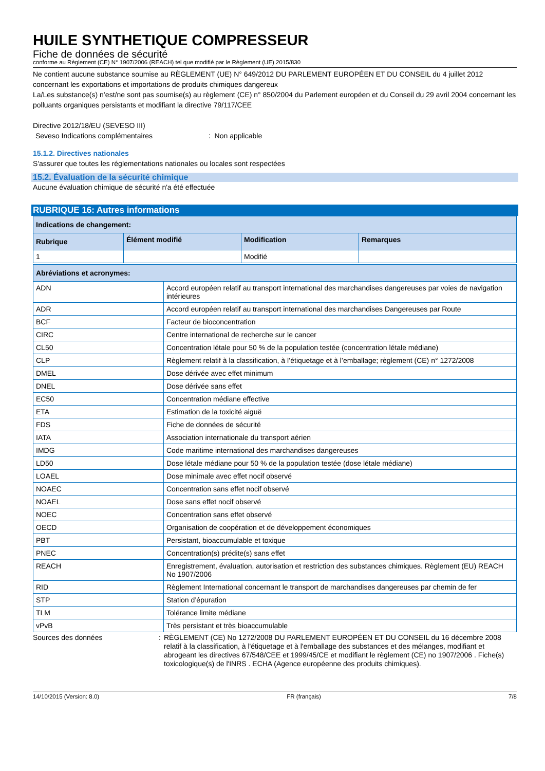HUILE SYNTHETIQUE COMPRESSEUR
Fiche de données de sécurité
conforme au Règlement (CE) N° 1907/2006 (REACH) tel que modifié par le Règlement (UE) 2015/830
Ne contient aucune substance soumise au RÈGLEMENT (UE) N° 649/2012 DU PARLEMENT EUROPÉEN ET DU CONSEIL du 4 juillet 2012 concernant les exportations et importations de produits chimiques dangereux
La/Les substance(s) n’est/ne sont pas soumise(s) au règlement (CE) n° 850/2004 du Parlement européen et du Conseil du 29 avril 2004 concernant les polluants organiques persistants et modifiant la directive 79/117/CEE
Directive 2012/18/EU (SEVESO III)
Seveso Indications complémentaires : Non applicable
15.1.2. Directives nationales
S'assurer que toutes les réglementations nationales ou locales sont respectées
15.2. Évaluation de la sécurité chimique
Aucune évaluation chimique de sécurité n'a été effectuée
RUBRIQUE 16: Autres informations
| Indications de changement: | | | |
| --- | --- | --- | --- |
| Rubrique | Élément modifié | Modification | Remarques |
| 1 | | Modifié | |
| Abréviations et acronymes: | |
| --- | --- |
| ADN | Accord européen relatif au transport international des marchandises dangereuses par voies de navigation intérieures |
| ADR | Accord européen relatif au transport international des marchandises Dangereuses par Route |
| BCF | Facteur de bioconcentration |
| CIRC | Centre international de recherche sur le cancer |
| CL50 | Concentration létale pour 50 % de la population testée (concentration létale médiane) |
| CLP | Règlement relatif à la classification, à l’étiquetage et à l’emballage; règlement (CE) n° 1272/2008 |
| DMEL | Dose dérivée avec effet minimum |
| DNEL | Dose dérivée sans effet |
| EC50 | Concentration médiane effective |
| ETA | Estimation de la toxicité aiguë |
| FDS | Fiche de données de sécurité |
| IATA | Association internationale du transport aérien |
| IMDG | Code maritime international des marchandises dangereuses |
| LD50 | Dose létale médiane pour 50 % de la population testée (dose létale médiane) |
| LOAEL | Dose minimale avec effet nocif observé |
| NOAEC | Concentration sans effet nocif observé |
| NOAEL | Dose sans effet nocif observé |
| NOEC | Concentration sans effet observé |
| OECD | Organisation de coopération et de développement économiques |
| PBT | Persistant, bioaccumulable et toxique |
| PNEC | Concentration(s) prédite(s) sans effet |
| REACH | Enregistrement, évaluation, autorisation et restriction des substances chimiques. Règlement (EU) REACH No 1907/2006 |
| RID | Règlement International concernant le transport de marchandises dangereuses par chemin de fer |
| STP | Station d’épuration |
| TLM | Tolérance limite médiane |
| vPvB | Très persistant et très bioaccumulable |
Sources des données : RÈGLEMENT (CE) No 1272/2008 DU PARLEMENT EUROPÉEN ET DU CONSEIL du 16 décembre 2008 relatif à la classification, à l'étiquetage et à l'emballage des substances et des mélanges, modifiant et abrogeant les directives 67/548/CEE et 1999/45/CE et modifiant le règlement (CE) no 1907/2006 . Fiche(s) toxicologique(s) de l'INRS . ECHA (Agence européenne des produits chimiques).
14/10/2015 (Version: 8.0) FR (français) 7/8